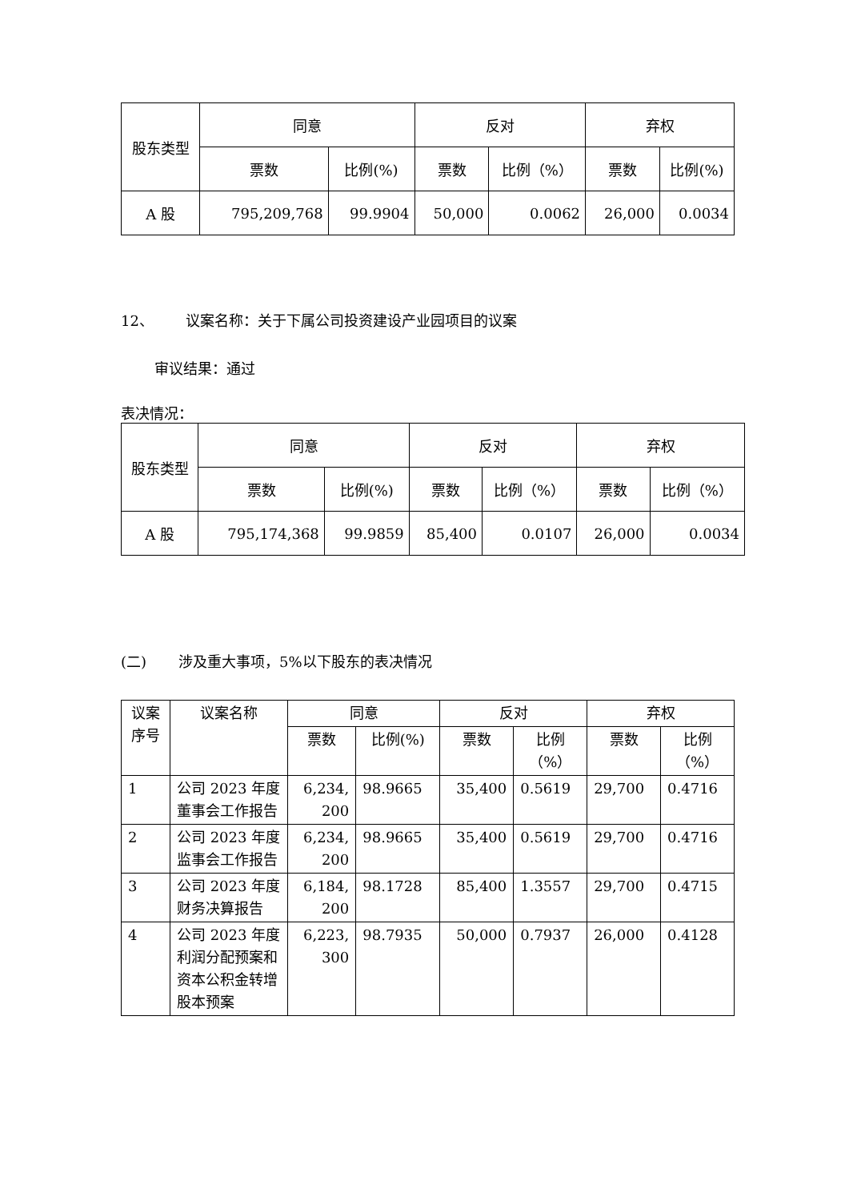| 股东类型 | 同意 | | 反对 | | 弃权 | |
| --- | --- | --- | --- | --- | --- | --- |
| | 票数 | 比例(%) | 票数 | 比例（%） | 票数 | 比例(%) |
| A 股 | 795,209,768 | 99.9904 | 50,000 | 0.0062 | 26,000 | 0.0034 |
12、 议案名称：关于下属公司投资建设产业园项目的议案
审议结果：通过
表决情况：
| 股东类型 | 同意 | | 反对 | | 弃权 | |
| --- | --- | --- | --- | --- | --- | --- |
| | 票数 | 比例(%) | 票数 | 比例（%） | 票数 | 比例（%） |
| A 股 | 795,174,368 | 99.9859 | 85,400 | 0.0107 | 26,000 | 0.0034 |
(二) 涉及重大事项，5%以下股东的表决情况
| 议案 序号 | 议案名称 | 同意 | | 反对 | | 弃权 | |
| --- | --- | --- | --- | --- | --- | --- | --- |
| | | 票数 | 比例(%) | 票数 | 比例 （%） | 票数 | 比例 （%） |
| 1 | 公司 2023 年度董事会工作报告 | 6,234, 200 | 98.9665 | 35,400 | 0.5619 | 29,700 | 0.4716 |
| 2 | 公司 2023 年度监事会工作报告 | 6,234, 200 | 98.9665 | 35,400 | 0.5619 | 29,700 | 0.4716 |
| 3 | 公司 2023 年度财务决算报告 | 6,184, 200 | 98.1728 | 85,400 | 1.3557 | 29,700 | 0.4715 |
| 4 | 公司 2023 年度利润分配预案和资本公积金转增股本预案 | 6,223, 300 | 98.7935 | 50,000 | 0.7937 | 26,000 | 0.4128 |